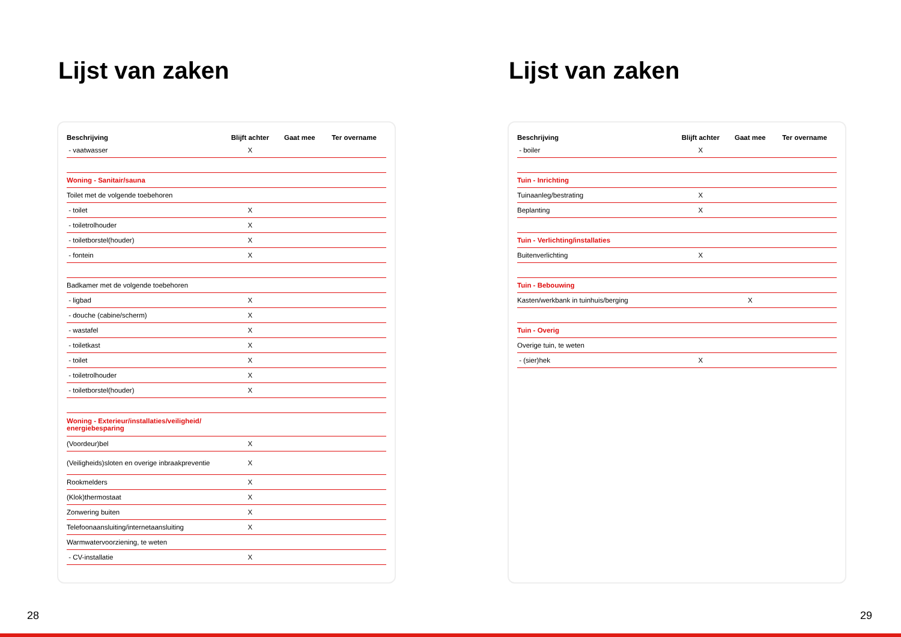Lijst van zaken
| Beschrijving | Blijft achter | Gaat mee | Ter overname |
| --- | --- | --- | --- |
| - vaatwasser | X | | |
| Woning - Sanitair/sauna | | | |
| Toilet met de volgende toebehoren | | | |
| - toilet | X | | |
| - toiletrolhouder | X | | |
| - toiletborstel(houder) | X | | |
| - fontein | X | | |
| Badkamer met de volgende toebehoren | | | |
| - ligbad | X | | |
| - douche (cabine/scherm) | X | | |
| - wastafel | X | | |
| - toiletkast | X | | |
| - toilet | X | | |
| - toiletrolhouder | X | | |
| - toiletborstel(houder) | X | | |
| Woning - Exterieur/installaties/veiligheid/ energiebesparing | | | |
| (Voordeur)bel | X | | |
| (Veiligheids)sloten en overige inbraakpreventie | X | | |
| Rookmelders | X | | |
| (Klok)thermostaat | X | | |
| Zonwering buiten | X | | |
| Telefoonaansluiting/internetaansluiting | X | | |
| Warmwatervoorziening, te weten | | | |
| - CV-installatie | X | | |
28
Lijst van zaken
| Beschrijving | Blijft achter | Gaat mee | Ter overname |
| --- | --- | --- | --- |
| - boiler | X | | |
| Tuin - Inrichting | | | |
| Tuinaanleg/bestrating | X | | |
| Beplanting | X | | |
| Tuin - Verlichting/installaties | | | |
| Buitenverlichting | X | | |
| Tuin - Bebouwing | | | |
| Kasten/werkbank in tuinhuis/berging | | X | |
| Tuin - Overig | | | |
| Overige tuin, te weten | | | |
| - (sier)hek | X | | |
29